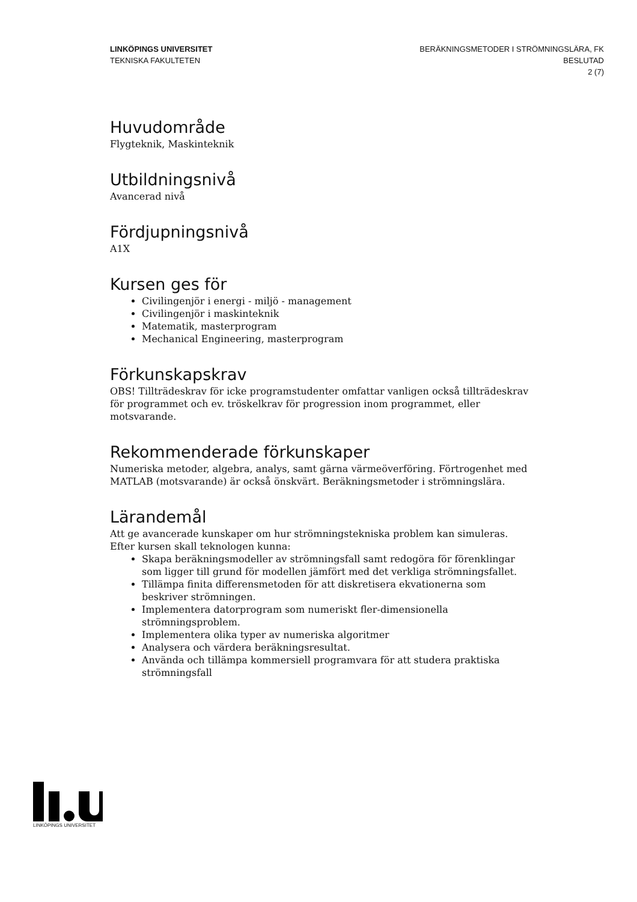LINKÖPINGS UNIVERSITET
TEKNISKA FAKULTETEN
BERÄKNINGSMETODER I STRÖMNINGSLÄRA, FK
BESLUTAD
2 (7)
Huvudområde
Flygteknik, Maskinteknik
Utbildningsnivå
Avancerad nivå
Fördjupningsnivå
A1X
Kursen ges för
Civilingenjör i energi - miljö - management
Civilingenjör i maskinteknik
Matematik, masterprogram
Mechanical Engineering, masterprogram
Förkunskapskrav
OBS! Tillträdeskrav för icke programstudenter omfattar vanligen också tillträdeskrav för programmet och ev. tröskelkrav för progression inom programmet, eller motsvarande.
Rekommenderade förkunskaper
Numeriska metoder, algebra, analys, samt gärna värmeöverföring. Förtrogenhet med MATLAB (motsvarande) är också önskvärt. Beräkningsmetoder i strömningslära.
Lärandemål
Att ge avancerade kunskaper om hur strömningstekniska problem kan simuleras. Efter kursen skall teknologen kunna:
Skapa beräkningsmodeller av strömningsfall samt redogöra för förenklingar som ligger till grund för modellen jämfört med det verkliga strömningsfallet.
Tillämpa finita differensmetoden för att diskretisera ekvationerna som beskriver strömningen.
Implementera datorprogram som numeriskt fler-dimensionella strömningsproblem.
Implementera olika typer av numeriska algoritmer
Analysera och värdera beräkningsresultat.
Använda och tillämpa kommersiell programvara för att studera praktiska strömningsfall
LINKÖPINGS UNIVERSITET